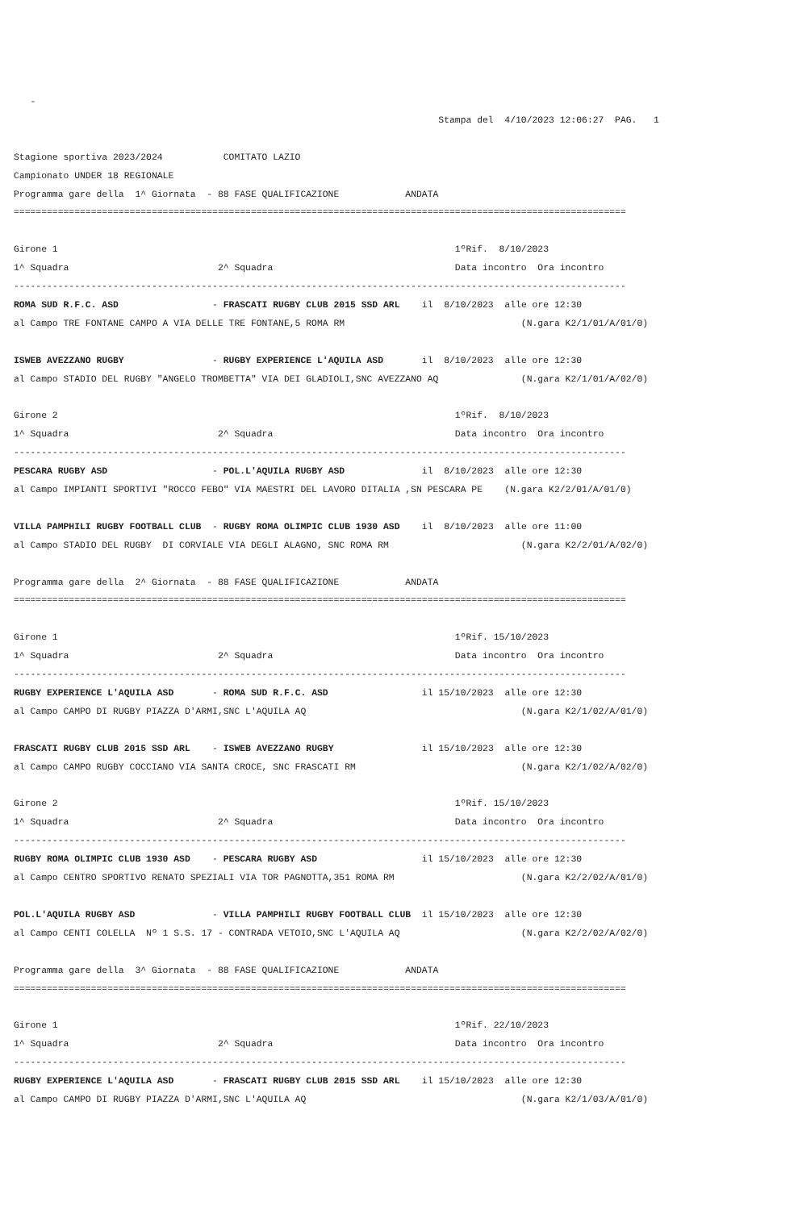-
                                                                             Stampa del  4/10/2023 12:06:27  PAG.   1

Stagione sportiva 2023/2024           COMITATO LAZIO
Campionato UNDER 18 REGIONALE
Programma gare della  1^ Giornata  - 88 FASE QUALIFICAZIONE            ANDATA
===============================================================================================================

Girone 1                                                                        1ºRif.  8/10/2023
1^ Squadra                           2^ Squadra                                 Data incontro  Ora incontro
---------------------------------------------------------------------------------------------------------------
ROMA SUD R.F.C. ASD                 - FRASCATI RUGBY CLUB 2015 SSD ARL    il  8/10/2023  alle ore 12:30
al Campo TRE FONTANE CAMPO A VIA DELLE TRE FONTANE,5 ROMA RM                                (N.gara K2/1/01/A/01/0)

ISWEB AVEZZANO RUGBY                - RUGBY EXPERIENCE L'AQUILA ASD       il  8/10/2023  alle ore 12:30
al Campo STADIO DEL RUGBY "ANGELO TROMBETTA" VIA DEI GLADIOLI,SNC AVEZZANO AQ               (N.gara K2/1/01/A/02/0)

Girone 2                                                                        1ºRif.  8/10/2023
1^ Squadra                           2^ Squadra                                 Data incontro  Ora incontro
---------------------------------------------------------------------------------------------------------------
PESCARA RUGBY ASD                   - POL.L'AQUILA RUGBY ASD              il  8/10/2023  alle ore 12:30
al Campo IMPIANTI SPORTIVI "ROCCO FEBO" VIA MAESTRI DEL LAVORO DITALIA ,SN PESCARA PE    (N.gara K2/2/01/A/01/0)

VILLA PAMPHILI RUGBY FOOTBALL CLUB  - RUGBY ROMA OLIMPIC CLUB 1930 ASD    il  8/10/2023  alle ore 11:00
al Campo STADIO DEL RUGBY  DI CORVIALE VIA DEGLI ALAGNO, SNC ROMA RM                        (N.gara K2/2/01/A/02/0)

Programma gare della  2^ Giornata  - 88 FASE QUALIFICAZIONE            ANDATA
===============================================================================================================

Girone 1                                                                        1ºRif. 15/10/2023
1^ Squadra                           2^ Squadra                                 Data incontro  Ora incontro
---------------------------------------------------------------------------------------------------------------
RUGBY EXPERIENCE L'AQUILA ASD       - ROMA SUD R.F.C. ASD                 il 15/10/2023  alle ore 12:30
al Campo CAMPO DI RUGBY PIAZZA D'ARMI,SNC L'AQUILA AQ                                       (N.gara K2/1/02/A/01/0)

FRASCATI RUGBY CLUB 2015 SSD ARL    - ISWEB AVEZZANO RUGBY                il 15/10/2023  alle ore 12:30
al Campo CAMPO RUGBY COCCIANO VIA SANTA CROCE, SNC FRASCATI RM                              (N.gara K2/1/02/A/02/0)

Girone 2                                                                        1ºRif. 15/10/2023
1^ Squadra                           2^ Squadra                                 Data incontro  Ora incontro
---------------------------------------------------------------------------------------------------------------
RUGBY ROMA OLIMPIC CLUB 1930 ASD    - PESCARA RUGBY ASD                   il 15/10/2023  alle ore 12:30
al Campo CENTRO SPORTIVO RENATO SPEZIALI VIA TOR PAGNOTTA,351 ROMA RM                       (N.gara K2/2/02/A/01/0)

POL.L'AQUILA RUGBY ASD              - VILLA PAMPHILI RUGBY FOOTBALL CLUB  il 15/10/2023  alle ore 12:30
al Campo CENTI COLELLA  Nº 1 S.S. 17 - CONTRADA VETOIO,SNC L'AQUILA AQ                      (N.gara K2/2/02/A/02/0)

Programma gare della  3^ Giornata  - 88 FASE QUALIFICAZIONE            ANDATA
===============================================================================================================

Girone 1                                                                        1ºRif. 22/10/2023
1^ Squadra                           2^ Squadra                                 Data incontro  Ora incontro
---------------------------------------------------------------------------------------------------------------
RUGBY EXPERIENCE L'AQUILA ASD       - FRASCATI RUGBY CLUB 2015 SSD ARL    il 15/10/2023  alle ore 12:30
al Campo CAMPO DI RUGBY PIAZZA D'ARMI,SNC L'AQUILA AQ                                       (N.gara K2/1/03/A/01/0)